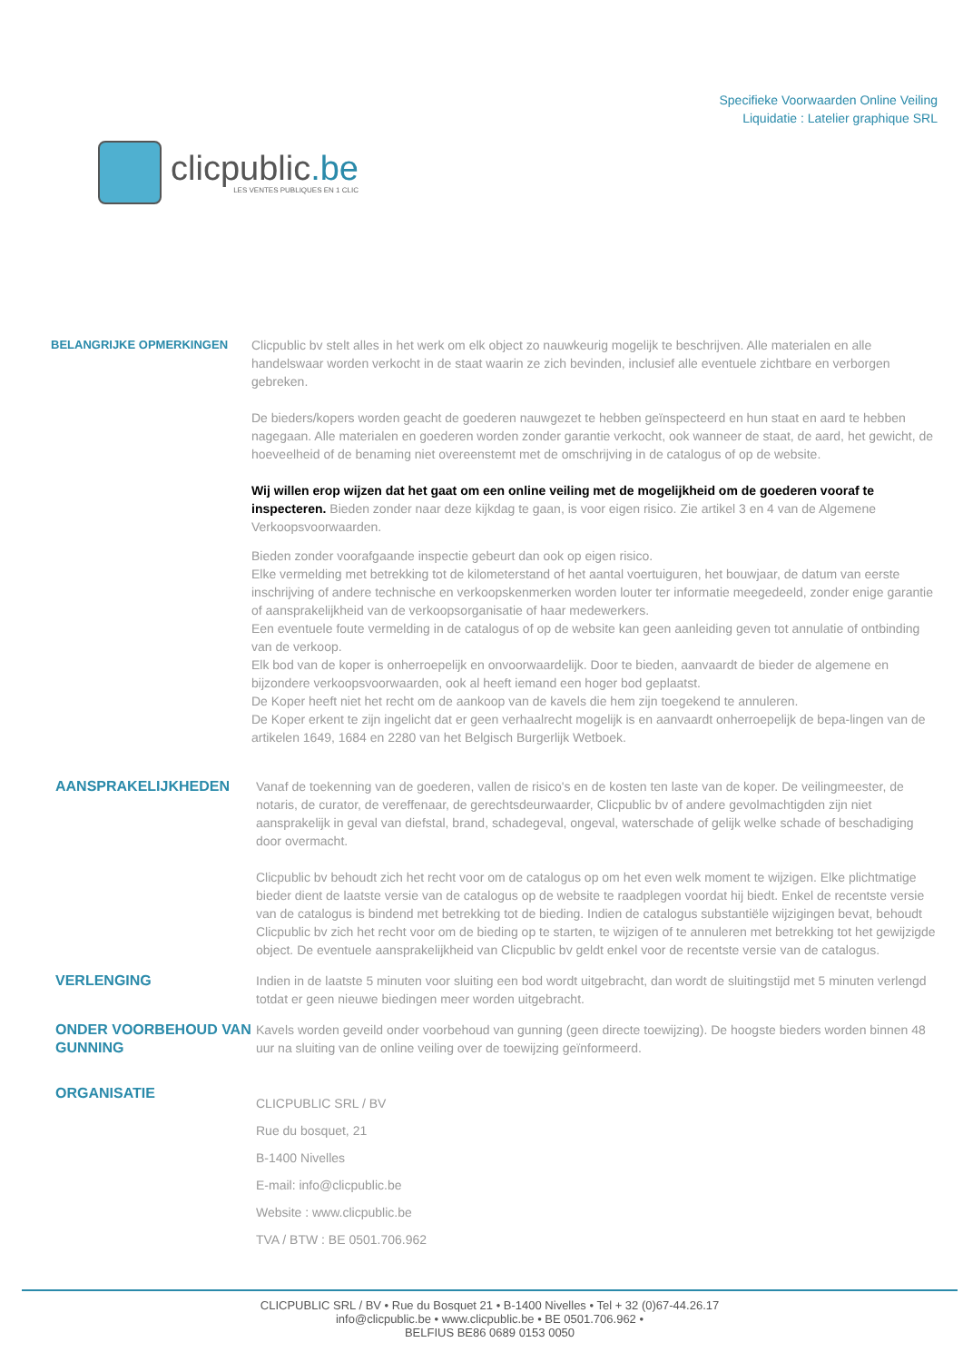clicpublic.be
LES VENTES PUBLIQUES EN 1 CLIC
Specifieke Voorwaarden Online Veiling
Liquidatie : Latelier graphique SRL
BELANGRIJKE OPMERKINGEN Clicpublic bv stelt alles in het werk om elk object zo nauwkeurig mogelijk te beschrijven. Alle materialen en alle handelswaar worden verkocht in de staat waarin ze zich bevinden, inclusief alle eventuele zichtbare en verborgen gebreken.
De bieders/kopers worden geacht de goederen nauwgezet te hebben geïnspecteerd en hun staat en aard te hebben nagegaan. Alle materialen en goederen worden zonder garantie verkocht, ook wanneer de staat, de aard, het gewicht, de hoeveelheid of de benaming niet overeenstemt met de omschrijving in de catalogus of op de website.
Wij willen erop wijzen dat het gaat om een online veiling met de mogelijkheid om de goederen vooraf te inspecteren. Bieden zonder naar deze kijkdag te gaan, is voor eigen risico. Zie artikel 3 en 4 van de Algemene Verkoopsvoorwaarden.
Bieden zonder voorafgaande inspectie gebeurt dan ook op eigen risico.
Elke vermelding met betrekking tot de kilometerstand of het aantal voertuiguren, het bouwjaar, de datum van eerste inschrijving of andere technische en verkoopskenmerken worden louter ter informatie meegedeeld, zonder enige garantie of aansprakelijkheid van de verkoopsorganisatie of haar medewerkers.
Een eventuele foute vermelding in de catalogus of op de website kan geen aanleiding geven tot annulatie of ontbinding van de verkoop.
Elk bod van de koper is onherroepelijk en onvoorwaardelijk. Door te bieden, aanvaardt de bieder de algemene en bijzondere verkoopsvoorwaarden, ook al heeft iemand een hoger bod geplaatst.
De Koper heeft niet het recht om de aankoop van de kavels die hem zijn toegekend te annuleren.
De Koper erkent te zijn ingelicht dat er geen verhaalrecht mogelijk is en aanvaardt onherroepelijk de bepa-lingen van de artikelen 1649, 1684 en 2280 van het Belgisch Burgerlijk Wetboek.
AANSPRAKELIJKHEDEN Vanaf de toekenning van de goederen, vallen de risico's en de kosten ten laste van de koper. De veilingmeester, de notaris, de curator, de vereffenaar, de gerechtsdeurwaarder, Clicpublic bv of andere gevolmachtigden zijn niet aansprakelijk in geval van diefstal, brand, schadegeval, ongeval, waterschade of gelijk welke schade of beschadiging door overmacht.
Clicpublic bv behoudt zich het recht voor om de catalogus op om het even welk moment te wijzigen. Elke plichtmatige bieder dient de laatste versie van de catalogus op de website te raadplegen voordat hij biedt. Enkel de recentste versie van de catalogus is bindend met betrekking tot de bieding. Indien de catalogus substantiële wijzigingen bevat, behoudt Clicpublic bv zich het recht voor om de bieding op te starten, te wijzigen of te annuleren met betrekking tot het gewijzigde object. De eventuele aansprakelijkheid van Clicpublic bv geldt enkel voor de recentste versie van de catalogus.
VERLENGING Indien in de laatste 5 minuten voor sluiting een bod wordt uitgebracht, dan wordt de sluitingstijd met 5 minuten verlengd totdat er geen nieuwe biedingen meer worden uitgebracht.
ONDER VOORBEHOUD VAN GUNNING
Kavels worden geveild onder voorbehoud van gunning (geen directe toewijzing). De hoogste bieders worden binnen 48 uur na sluiting van de online veiling over de toewijzing geïnformeerd.
ORGANISATIE
CLICPUBLIC SRL / BV
Rue du bosquet, 21
B-1400 Nivelles
E-mail: info@clicpublic.be
Website : www.clicpublic.be
TVA / BTW : BE 0501.706.962
CLICPUBLIC SRL / BV • Rue du Bosquet 21 • B-1400 Nivelles • Tel + 32 (0)67-44.26.17
info@clicpublic.be • www.clicpublic.be • BE 0501.706.962 •
BELFIUS BE86 0689 0153 0050